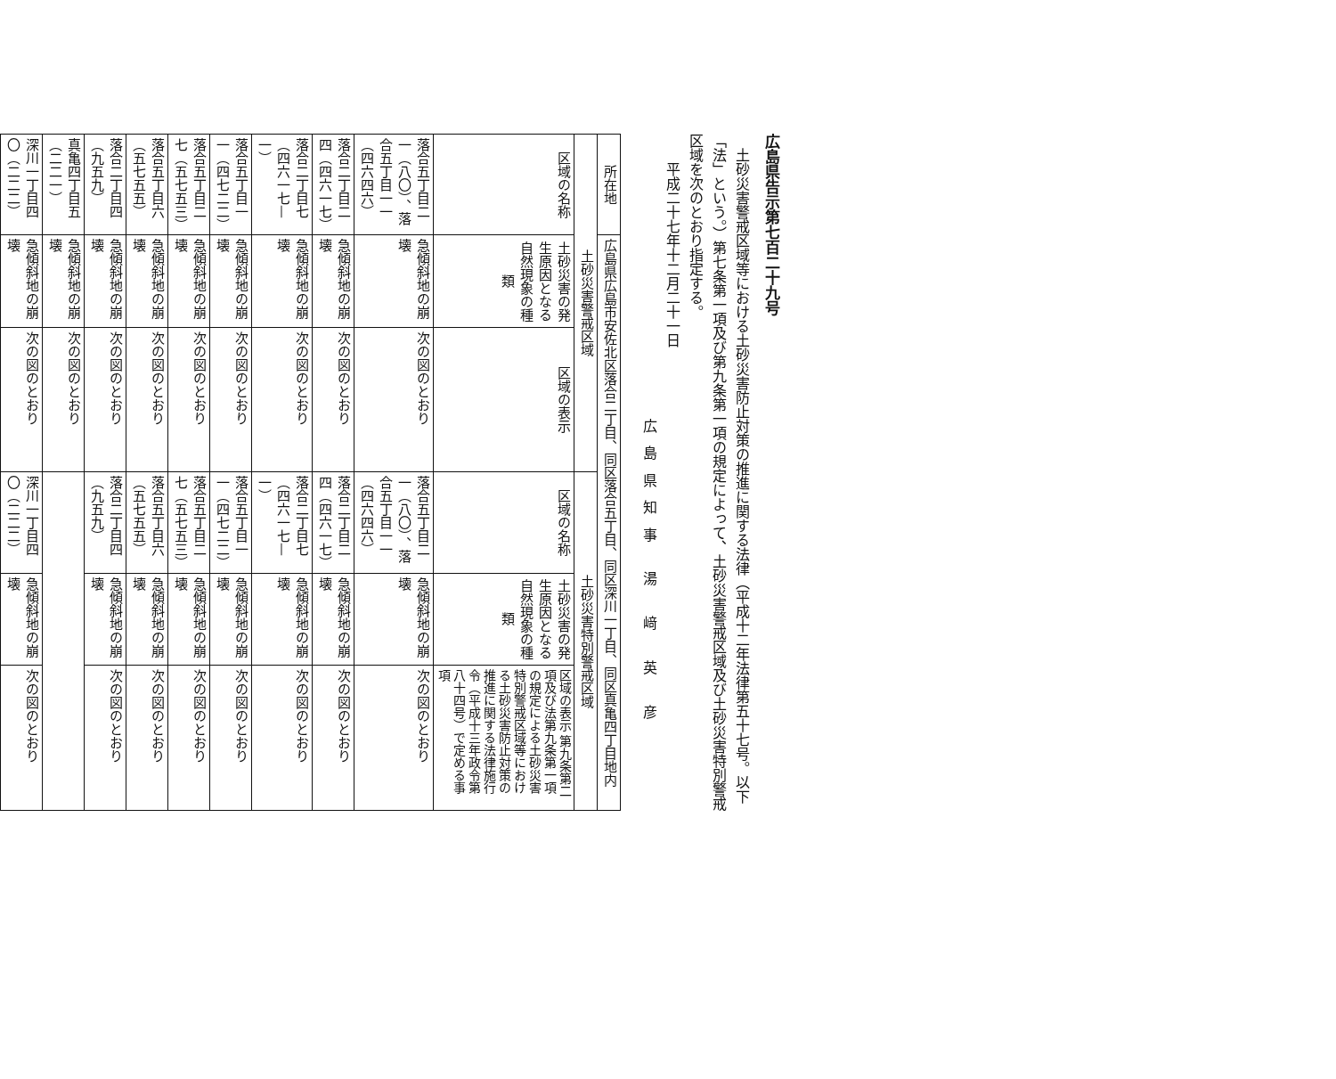広島県告示第七百二十九号
土砂災害警戒区域等における土砂災害防止対策の推進に関する法律（平成十二年法律第五十七号。以下「法」という。）第七条第一項及び第九条第一項の規定によって、土砂災害警戒区域及び土砂災害特別警戒区域を次のとおり指定する。
平成二十七年十二月二十一日
広島県知事 湯 﨑 英 彦
| 所在地 | 広島県広島市安佐北区落合二丁目、同区落合五丁目、同区深川一丁目、同区真亀四丁目地内 | | | | |
| 土砂災害警戒区域 | | | 土砂災害特別警戒区域 | | |
| 区域の名称 | 土砂災害の発生原因となる自然現象の種類 | 区域の表示 | 区域の名称 | 土砂災害の発生原因となる自然現象の種類 | 区域の表示 第九条第二項及び法第九条第一項の規定による土砂災害特別警戒区域等における土砂災害防止対策の推進に関する法律施行令（平成十三年政令第八十四号）で定める事項 |
| 落合五丁目二一（八〇）、落合五丁目一一（四六四六） | 急傾斜地の崩壊 | 次の図のとおり | 落合五丁目二一（八〇）、落合五丁目一一（四六四六） | 急傾斜地の崩壊 | 次の図のとおり |
| 落合二丁目二四（四六一七） | 急傾斜地の崩壊 | 次の図のとおり | 落合二丁目二四（四六一七） | 急傾斜地の崩壊 | 次の図のとおり |
| 落合二丁目七（四六一七—一） | 急傾斜地の崩壊 | 次の図のとおり | 落合二丁目七（四六一七—一） | 急傾斜地の崩壊 | 次の図のとおり |
| 落合五丁目一一（四七二二） | 急傾斜地の崩壊 | 次の図のとおり | 落合五丁目一一（四七二二） | 急傾斜地の崩壊 | 次の図のとおり |
| 落合五丁目二七（五七五三） | 急傾斜地の崩壊 | 次の図のとおり | 落合五丁目二七（五七五三） | 急傾斜地の崩壊 | 次の図のとおり |
| 落合五丁目六（五七五五） | 急傾斜地の崩壊 | 次の図のとおり | 落合五丁目六（五七五五） | 急傾斜地の崩壊 | 次の図のとおり |
| 落合二丁目四（九五九） | 急傾斜地の崩壊 | 次の図のとおり | 落合二丁目四（九五九） | 急傾斜地の崩壊 | 次の図のとおり |
| 真亀四丁目五（二二一） | 急傾斜地の崩壊 | 次の図のとおり | | | |
| 深川一丁目四〇（二二二） | 急傾斜地の崩壊 | 次の図のとおり | 深川一丁目四〇（二二二） | 急傾斜地の崩壊 | 次の図のとおり |